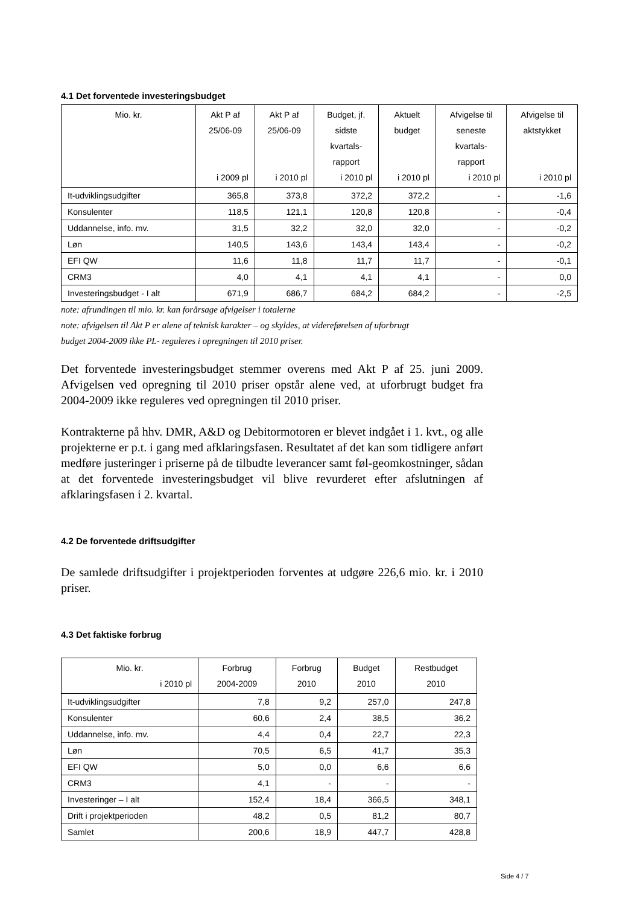4.1 Det forventede investeringsbudget
| Mio. kr. | Akt P af 25/06-09 i 2009 pl | Akt P af 25/06-09 i 2010 pl | Budget, jf. sidste kvartals- rapport i 2010 pl | Aktuelt budget i 2010 pl | Afvigelse til seneste kvartals- rapport i 2010 pl | Afvigelse til aktstykket i 2010 pl |
| --- | --- | --- | --- | --- | --- | --- |
| It-udviklingsudgifter | 365,8 | 373,8 | 372,2 | 372,2 | - | -1,6 |
| Konsulenter | 118,5 | 121,1 | 120,8 | 120,8 | - | -0,4 |
| Uddannelse, info. mv. | 31,5 | 32,2 | 32,0 | 32,0 | - | -0,2 |
| Løn | 140,5 | 143,6 | 143,4 | 143,4 | - | -0,2 |
| EFI QW | 11,6 | 11,8 | 11,7 | 11,7 | - | -0,1 |
| CRM3 | 4,0 | 4,1 | 4,1 | 4,1 | - | 0,0 |
| Investeringsbudget - I alt | 671,9 | 686,7 | 684,2 | 684,2 | - | -2,5 |
note: afrundingen til mio. kr. kan forårsage afvigelser i totalerne
note: afvigelsen til Akt P er alene af teknisk karakter – og skyldes, at videreførelsen af uforbrugt
budget 2004-2009 ikke PL- reguleres i opregningen til 2010 priser.
Det forventede investeringsbudget stemmer overens med Akt P af 25. juni 2009. Afvigelsen ved opregning til 2010 priser opstår alene ved, at uforbrugt budget fra 2004-2009 ikke reguleres ved opregningen til 2010 priser.
Kontrakterne på hhv. DMR, A&D og Debitormotoren er blevet indgået i 1. kvt., og alle projekterne er p.t. i gang med afklaringsfasen. Resultatet af det kan som tidligere anført medføre justeringer i priserne på de tilbudte leverancer samt føl-geomkostninger, sådan at det forventede investeringsbudget vil blive revurderet efter afslutningen af afklaringsfasen i 2. kvartal.
4.2 De forventede driftsudgifter
De samlede driftsudgifter i projektperioden forventes at udgøre 226,6 mio. kr. i 2010 priser.
4.3 Det faktiske forbrug
| Mio. kr. i 2010 pl | Forbrug 2004-2009 | Forbrug 2010 | Budget 2010 | Restbudget 2010 |
| --- | --- | --- | --- | --- |
| It-udviklingsudgifter | 7,8 | 9,2 | 257,0 | 247,8 |
| Konsulenter | 60,6 | 2,4 | 38,5 | 36,2 |
| Uddannelse, info. mv. | 4,4 | 0,4 | 22,7 | 22,3 |
| Løn | 70,5 | 6,5 | 41,7 | 35,3 |
| EFI QW | 5,0 | 0,0 | 6,6 | 6,6 |
| CRM3 | 4,1 | - | - | - |
| Investeringer – I alt | 152,4 | 18,4 | 366,5 | 348,1 |
| Drift i projektperioden | 48,2 | 0,5 | 81,2 | 80,7 |
| Samlet | 200,6 | 18,9 | 447,7 | 428,8 |
Side 4 / 7